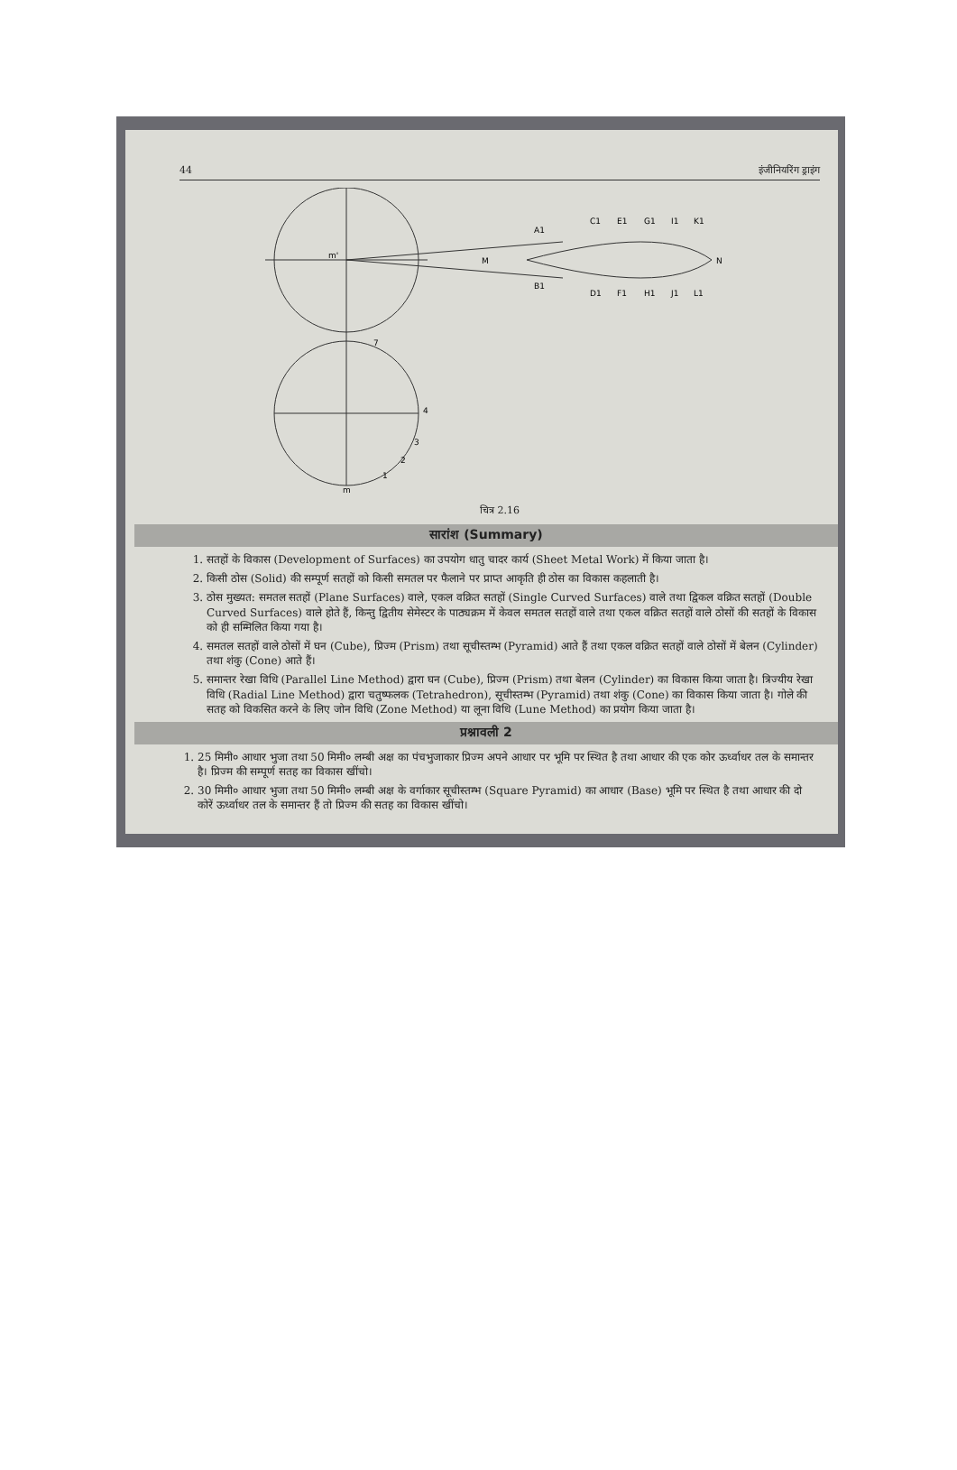44 इंजीनियरिंग ड्राइंग
m'
M
N
C1
E1
G1
I1
K1
D1
F1
H1
J1
L1
A1
B1
4
3
2
1
m
7
चित्र 2.16
सारांश (Summary)
1. सतहों के विकास (Development of Surfaces) का उपयोग धातु चादर कार्य (Sheet Metal Work) में किया जाता है।
2. किसी ठोस (Solid) की सम्पूर्ण सतहों को किसी समतल पर फैलाने पर प्राप्त आकृति ही ठोस का विकास कहलाती है।
3. ठोस मुख्यत: समतल सतहों (Plane Surfaces) वाले, एकल वक्रित सतहों (Single Curved Surfaces) वाले तथा द्विकल वक्रित सतहों (Double Curved Surfaces) वाले होते हैं, किन्तु द्वितीय सेमेस्टर के पाठ्यक्रम में केवल समतल सतहों वाले तथा एकल वक्रित सतहों वाले ठोसों की सतहों के विकास को ही सम्मिलित किया गया है।
4. समतल सतहों वाले ठोसों में घन (Cube), प्रिज्म (Prism) तथा सूचीस्तम्भ (Pyramid) आते हैं तथा एकल वक्रित सतहों वाले ठोसों में बेलन (Cylinder) तथा शंकु (Cone) आते हैं।
5. समान्तर रेखा विधि (Parallel Line Method) द्वारा घन (Cube), प्रिज्म (Prism) तथा बेलन (Cylinder) का विकास किया जाता है। त्रिज्यीय रेखा विधि (Radial Line Method) द्वारा चतुष्फलक (Tetrahedron), सूचीस्तम्भ (Pyramid) तथा शंकु (Cone) का विकास किया जाता है। गोले की सतह को विकसित करने के लिए जोन विधि (Zone Method) या लूना विधि (Lune Method) का प्रयोग किया जाता है।
प्रश्नावली 2
1. 25 मिमी० आधार भुजा तथा 50 मिमी० लम्बी अक्ष का पंचभुजाकार प्रिज्म अपने आधार पर भूमि पर स्थित है तथा आधार की एक कोर ऊर्ध्वाधर तल के समान्तर है। प्रिज्म की सम्पूर्ण सतह का विकास खींचो।
2. 30 मिमी० आधार भुजा तथा 50 मिमी० लम्बी अक्ष के वर्गाकार सूचीस्तम्भ (Square Pyramid) का आधार (Base) भूमि पर स्थित है तथा आधार की दो कोरें ऊर्ध्वाधर तल के समान्तर हैं तो प्रिज्म की सतह का विकास खींचो।